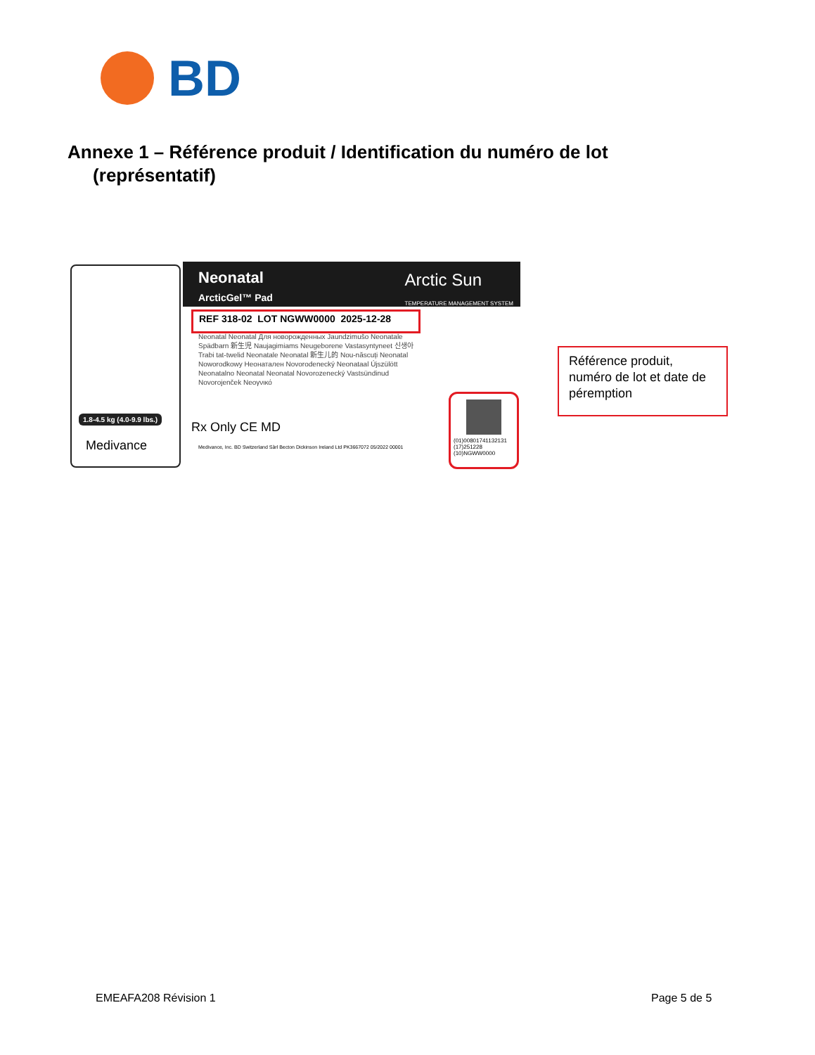BD
Annexe 1 – Référence produit / Identification du numéro de lot
(représentatif)
1.8-4.5 kg (4.0-9.9 lbs.)
Medivance
Neonatal
ArcticGel™ Pad
Arctic Sun
TEMPERATURE MANAGEMENT SYSTEM
REF 318-02 LOT NGWW0000 2025-12-28
Neonatal Neonatal Для новорожденных Jaundzimušo Neonatale Spädbarn 新生児 Naujagimiams Neugeborene Vastasyntyneet 신생아 Trabi tat-twelid Neonatale Neonatal 新生儿的 Nou-născuți Neonatal Noworodkowy Неонатален Novorodenecký Neonataal Újszülött Neonatalno Neonatal Neonatal Novorozenecký Vastsündinud Novorojenček Neoγνικό
Rx Only CE MD
Medivance, Inc. BD Switzerland Sàrl Becton Dickinson Ireland Ltd PK3667072 05/2022 00001
(01)00801741132131
(17)251228
(10)NGWW0000
Référence produit, numéro de lot et date de péremption
EMEAFA208 Révision 1 Page 5 de 5